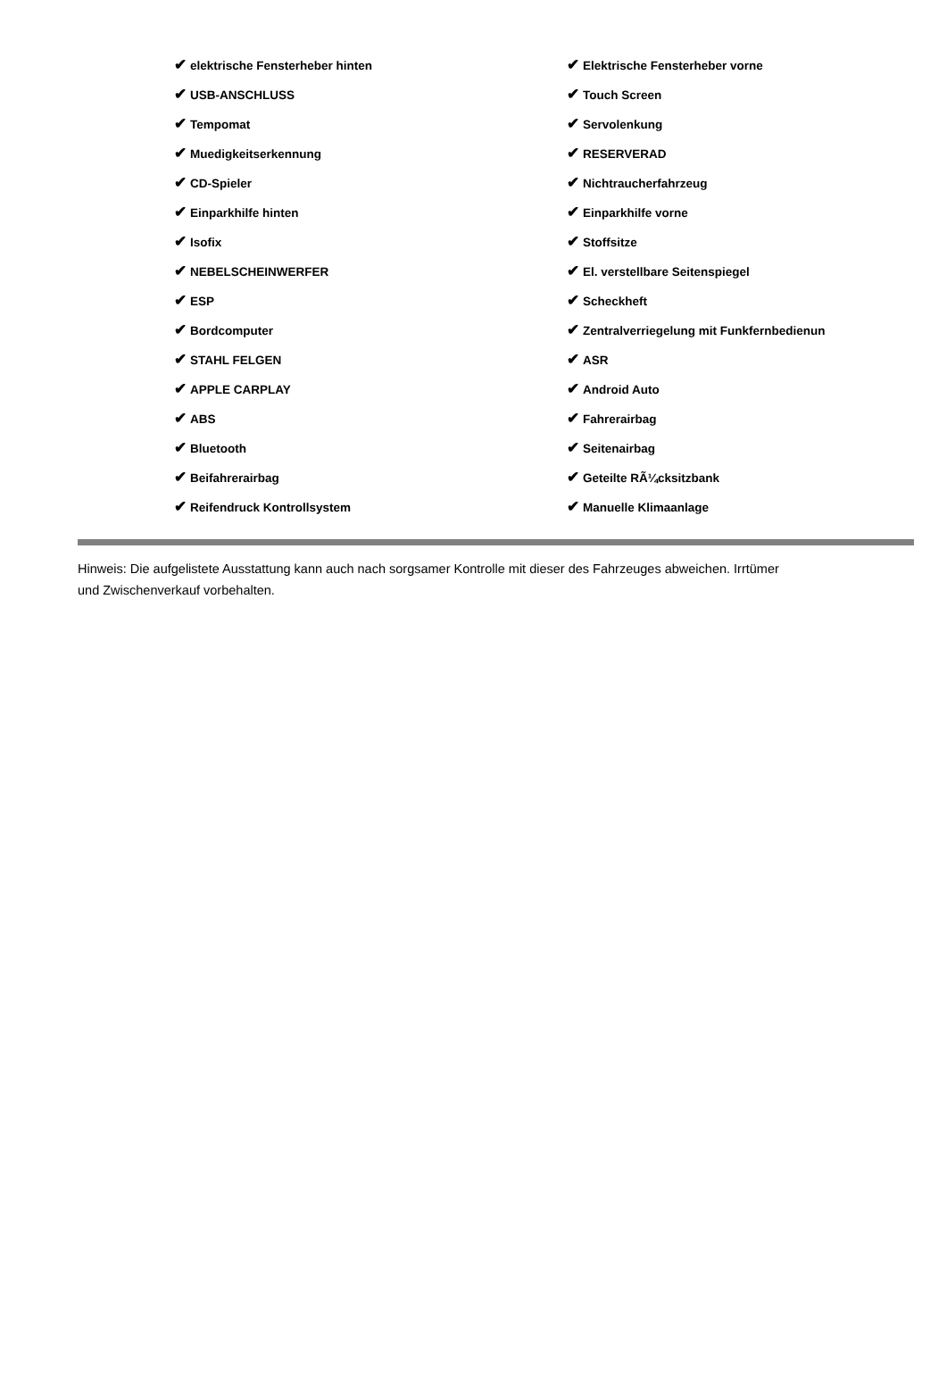| ✔ elektrische Fensterheber hinten | ✔ Elektrische Fensterheber vorne |
| ✔ USB-ANSCHLUSS | ✔ Touch Screen |
| ✔ Tempomat | ✔ Servolenkung |
| ✔ Muedigkeitserkennung | ✔ RESERVERAD |
| ✔ CD-Spieler | ✔ Nichtraucherfahrzeug |
| ✔ Einparkhilfe hinten | ✔ Einparkhilfe vorne |
| ✔ Isofix | ✔ Stoffsitze |
| ✔ NEBELSCHEINWERFER | ✔ El. verstellbare Seitenspiegel |
| ✔ ESP | ✔ Scheckheft |
| ✔ Bordcomputer | ✔ Zentralverriegelung mit Funkfernbedienun |
| ✔ STAHL FELGEN | ✔ ASR |
| ✔ APPLE CARPLAY | ✔ Android Auto |
| ✔ ABS | ✔ Fahrerairbag |
| ✔ Bluetooth | ✔ Seitenairbag |
| ✔ Beifahrerairbag | ✔ Geteilte RÃ¼cksitzbank |
| ✔ Reifendruck Kontrollsystem | ✔ Manuelle Klimaanlage |
Hinweis: Die aufgelistete Ausstattung kann auch nach sorgsamer Kontrolle mit dieser des Fahrzeuges abweichen. Irrtümer und Zwischenverkauf vorbehalten.